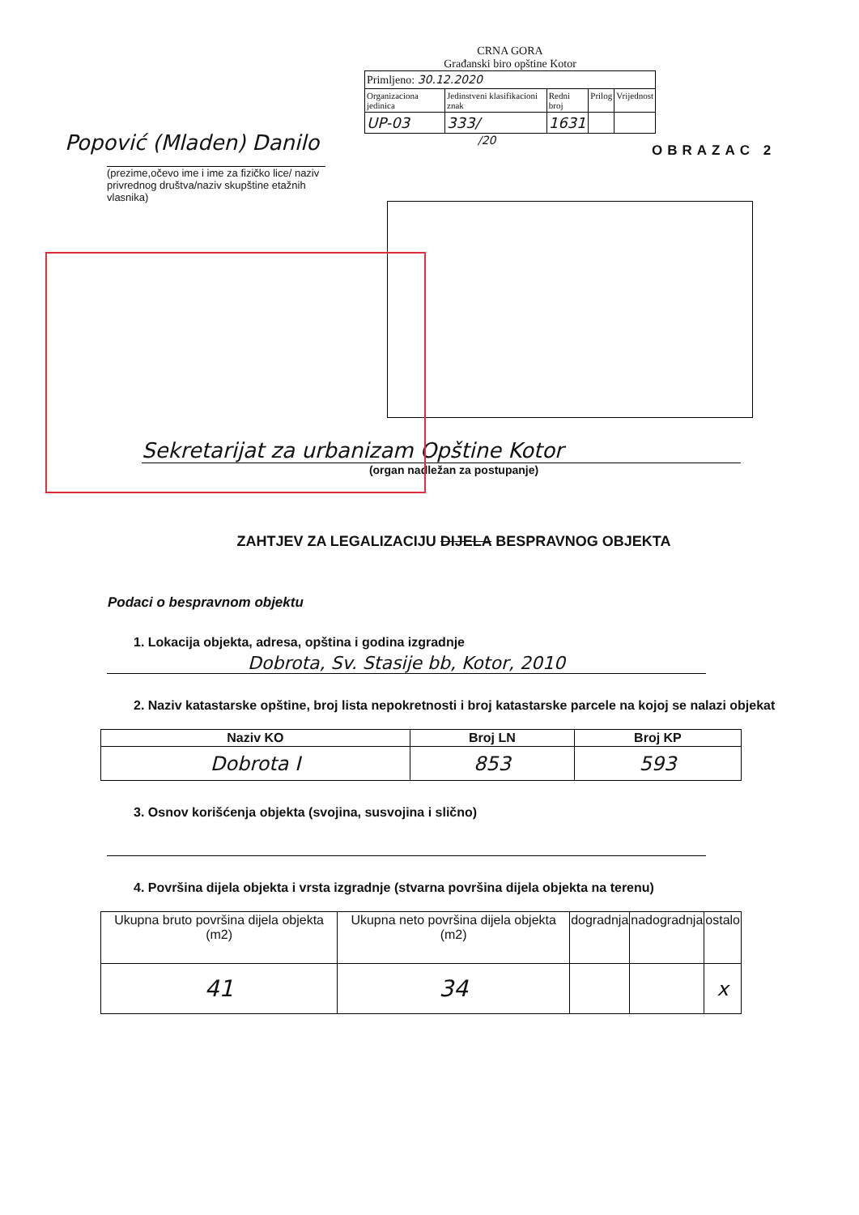CRNA GORA
Građanski biro opštine Kotor
| Primljeno: 30.12.2020 | | | | |
| Organizaciona jedinica | Jedinstveni klasifikacioni znak | Redni broj | Prilog | Vrijednost |
| UP-03 | 333/ | 1631 | | |
/20
OBRAZAC 2
Popović (Mladen) Danilo
(prezime,očevo ime i ime za fizičko lice/ naziv privrednog društva/naziv skupštine etažnih vlasnika)
Sekretarijat za urbanizam Opštine Kotor
(organ nadležan za postupanje)
ZAHTJEV ZA LEGALIZACIJU DIJELA BESPRAVNOG OBJEKTA
Podaci o bespravnom objektu
1. Lokacija objekta, adresa, opština i godina izgradnje
Dobrota, Sv. Stasije bb, Kotor, 2010
2. Naziv katastarske opštine, broj lista nepokretnosti i broj katastarske parcele na kojoj se nalazi objekat
| Naziv KO | Broj LN | Broj KP |
| --- | --- | --- |
| Dobrota I | 853 | 593 |
3. Osnov korišćenja objekta (svojina, susvojina i slično)
4. Površina dijela objekta i vrsta izgradnje (stvarna površina dijela objekta na terenu)
| Ukupna bruto površina dijela objekta (m2) | Ukupna neto površina dijela objekta (m2) | dogradnja | nadogradnja | ostalo |
| 41 | 34 | | | x |